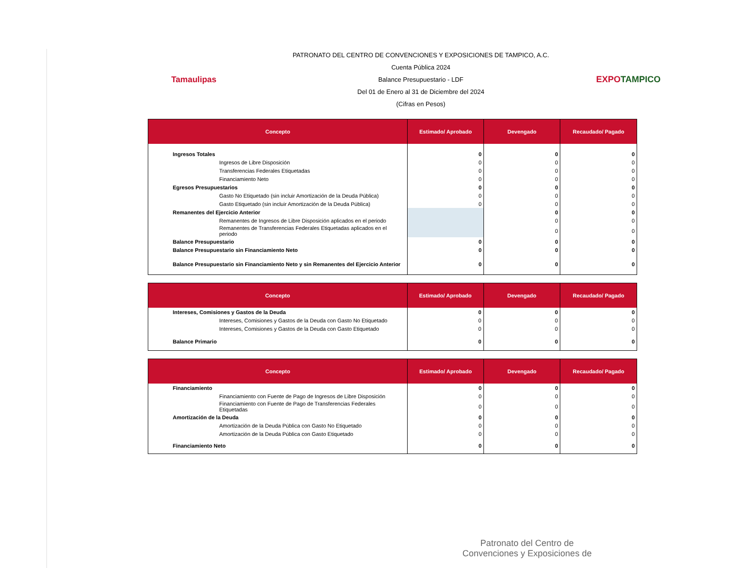Tamaulipas
PATRONATO DEL CENTRO DE CONVENCIONES Y EXPOSICIONES DE TAMPICO, A.C.
Cuenta Pública 2024
Balance Presupuestario - LDF
Del 01 de Enero al 31 de Diciembre del 2024
(Cifras en Pesos)
EXPOTAMPICO
| Concepto | Estimado/ Aprobado | Devengado | Recaudado/ Pagado |
| --- | --- | --- | --- |
| Ingresos Totales | 0 | 0 | 0 |
| Ingresos de Libre Disposición | 0 | 0 | 0 |
| Transferencias Federales Etiquetadas | 0 | 0 | 0 |
| Financiamiento Neto | 0 | 0 | 0 |
| Egresos Presupuestarios | 0 | 0 | 0 |
| Gasto No Etiquetado (sin incluir Amortización de la Deuda Pública) | 0 | 0 | 0 |
| Gasto Etiquetado (sin incluir Amortización de la Deuda Pública) | 0 | 0 | 0 |
| Remanentes del Ejercicio Anterior | | 0 | 0 |
| Remanentes de Ingresos de Libre Disposición aplicados en el periodo | | 0 | 0 |
| Remanentes de Transferencias Federales Etiquetadas aplicados en el periodo | | 0 | 0 |
| Balance Presupuestario | 0 | 0 | 0 |
| Balance Presupuestario sin Financiamiento Neto | 0 | 0 | 0 |
| Balance Presupuestario sin Financiamiento Neto y sin Remanentes del Ejercicio Anterior | 0 | 0 | 0 |
| Concepto | Estimado/ Aprobado | Devengado | Recaudado/ Pagado |
| --- | --- | --- | --- |
| Intereses, Comisiones y Gastos de la Deuda | 0 | 0 | 0 |
| Intereses, Comisiones y Gastos de la Deuda con Gasto No Etiquetado | 0 | 0 | 0 |
| Intereses, Comisiones y Gastos de la Deuda con Gasto Etiquetado | 0 | 0 | 0 |
| Balance Primario | 0 | 0 | 0 |
| Concepto | Estimado/ Aprobado | Devengado | Recaudado/ Pagado |
| --- | --- | --- | --- |
| Financiamiento | 0 | 0 | 0 |
| Financiamiento con Fuente de Pago de Ingresos de Libre Disposición | 0 | 0 | 0 |
| Financiamiento con Fuente de Pago de Transferencias Federales Etiquetadas | 0 | 0 | 0 |
| Amortización de la Deuda | 0 | 0 | 0 |
| Amortización de la Deuda Pública con Gasto No Etiquetado | 0 | 0 | 0 |
| Amortización de la Deuda Pública con Gasto Etiquetado | 0 | 0 | 0 |
| Financiamiento Neto | 0 | 0 | 0 |
Patronato del Centro de
Convenciones y Exposiciones de